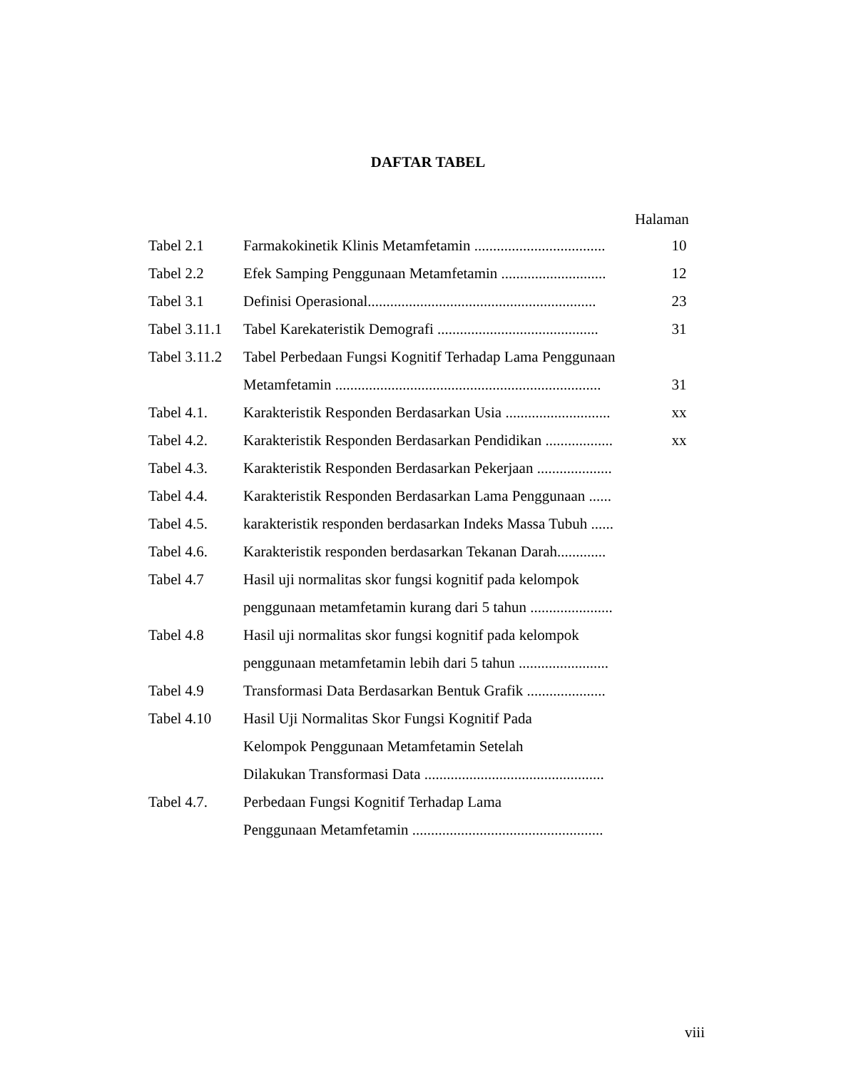DAFTAR TABEL
Halaman
| Tabel 2.1 | Farmakokinetik Klinis Metamfetamin ................................... | 10 |
| Tabel 2.2 | Efek Samping Penggunaan Metamfetamin ............................ | 12 |
| Tabel 3.1 | Definisi Operasional............................................................. | 23 |
| Tabel 3.11.1 | Tabel Karekateristik Demografi ........................................... | 31 |
| Tabel 3.11.2 | Tabel Perbedaan Fungsi Kognitif Terhadap Lama Penggunaan | |
| | Metamfetamin ....................................................................... | 31 |
| Tabel 4.1. | Karakteristik Responden Berdasarkan Usia ............................ | xx |
| Tabel 4.2. | Karakteristik Responden Berdasarkan Pendidikan .................. | xx |
| Tabel 4.3. | Karakteristik Responden Berdasarkan Pekerjaan .................... | |
| Tabel 4.4. | Karakteristik Responden Berdasarkan Lama Penggunaan ...... | |
| Tabel 4.5. | karakteristik responden berdasarkan Indeks Massa Tubuh ...... | |
| Tabel 4.6. | Karakteristik responden berdasarkan Tekanan Darah............. | |
| Tabel 4.7 | Hasil uji normalitas skor fungsi kognitif pada kelompok | |
| | penggunaan metamfetamin kurang dari 5 tahun ...................... | |
| Tabel 4.8 | Hasil uji normalitas skor fungsi kognitif pada kelompok | |
| | penggunaan metamfetamin lebih dari 5 tahun ........................ | |
| Tabel 4.9 | Transformasi Data Berdasarkan Bentuk Grafik ..................... | |
| Tabel 4.10 | Hasil Uji Normalitas Skor Fungsi Kognitif Pada | |
| | Kelompok Penggunaan Metamfetamin Setelah | |
| | Dilakukan Transformasi Data ................................................ | |
| Tabel 4.7. | Perbedaan Fungsi Kognitif Terhadap Lama | |
| | Penggunaan Metamfetamin ................................................... | |
viii